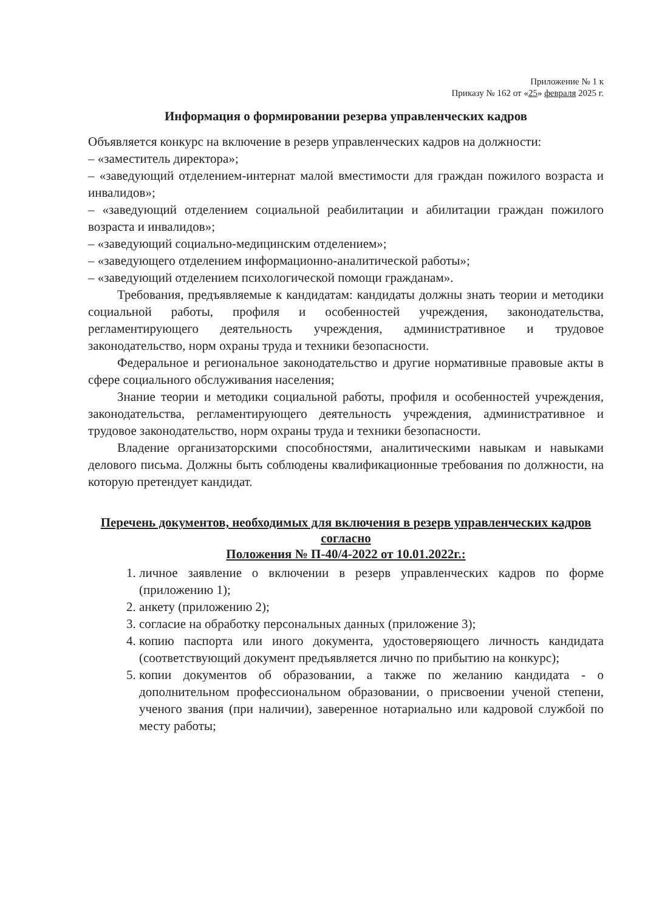Приложение № 1 к
Приказу № 162 от «25» февраля 2025 г.
Информация о формировании резерва управленческих кадров
Объявляется конкурс на включение в резерв управленческих кадров на должности:
– «заместитель директора»;
– «заведующий отделением-интернат малой вместимости для граждан пожилого возраста и инвалидов»;
– «заведующий отделением социальной реабилитации и абилитации граждан пожилого возраста и инвалидов»;
– «заведующий социально-медицинским отделением»;
– «заведующего отделением информационно-аналитической работы»;
– «заведующий отделением психологической помощи гражданам».
Требования, предъявляемые к кандидатам: кандидаты должны знать теории и методики социальной работы, профиля и особенностей учреждения, законодательства, регламентирующего деятельность учреждения, административное и трудовое законодательство, норм охраны труда и техники безопасности.
Федеральное и региональное законодательство и другие нормативные правовые акты в сфере социального обслуживания населения;
Знание теории и методики социальной работы, профиля и особенностей учреждения, законодательства, регламентирующего деятельность учреждения, административное и трудовое законодательство, норм охраны труда и техники безопасности.
Владение организаторскими способностями, аналитическими навыкам и навыками делового письма. Должны быть соблюдены квалификационные требования по должности, на которую претендует кандидат.
Перечень документов, необходимых для включения в резерв управленческих кадров согласно
Положения № П-40/4-2022 от 10.01.2022г.:
1. личное заявление о включении в резерв управленческих кадров по форме (приложению 1);
2. анкету (приложению 2);
3. согласие на обработку персональных данных (приложение 3);
4. копию паспорта или иного документа, удостоверяющего личность кандидата (соответствующий документ предъявляется лично по прибытию на конкурс);
5. копии документов об образовании, а также по желанию кандидата - о дополнительном профессиональном образовании, о присвоении ученой степени, ученого звания (при наличии), заверенное нотариально или кадровой службой по месту работы;